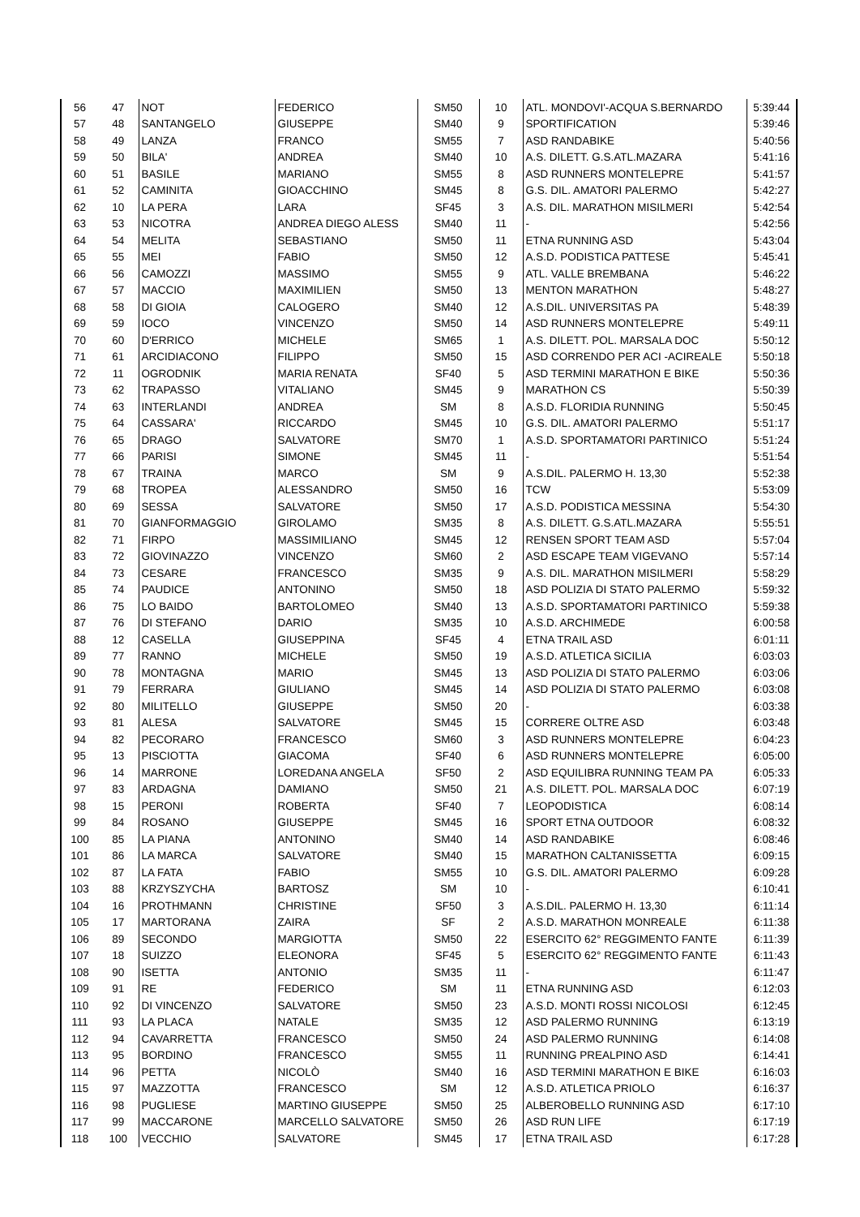| 56 | 47 | NOT | FEDERICO | SM50 | 10 | ATL. MONDOVI'-ACQUA S.BERNARDO | 5:39:44 |
| 57 | 48 | SANTANGELO | GIUSEPPE | SM40 | 9 | SPORTIFICATION | 5:39:46 |
| 58 | 49 | LANZA | FRANCO | SM55 | 7 | ASD RANDABIKE | 5:40:56 |
| 59 | 50 | BILA' | ANDREA | SM40 | 10 | A.S. DILETT. G.S.ATL.MAZARA | 5:41:16 |
| 60 | 51 | BASILE | MARIANO | SM55 | 8 | ASD RUNNERS MONTELEPRE | 5:41:57 |
| 61 | 52 | CAMINITA | GIOACCHINO | SM45 | 8 | G.S. DIL. AMATORI PALERMO | 5:42:27 |
| 62 | 10 | LA PERA | LARA | SF45 | 3 | A.S. DIL. MARATHON MISILMERI | 5:42:54 |
| 63 | 53 | NICOTRA | ANDREA DIEGO ALESS | SM40 | 11 | - | 5:42:56 |
| 64 | 54 | MELITA | SEBASTIANO | SM50 | 11 | ETNA RUNNING ASD | 5:43:04 |
| 65 | 55 | MEI | FABIO | SM50 | 12 | A.S.D. PODISTICA PATTESE | 5:45:41 |
| 66 | 56 | CAMOZZI | MASSIMO | SM55 | 9 | ATL. VALLE BREMBANA | 5:46:22 |
| 67 | 57 | MACCIO | MAXIMILIEN | SM50 | 13 | MENTON MARATHON | 5:48:27 |
| 68 | 58 | DI GIOIA | CALOGERO | SM40 | 12 | A.S.DIL. UNIVERSITAS PA | 5:48:39 |
| 69 | 59 | IOCO | VINCENZO | SM50 | 14 | ASD RUNNERS MONTELEPRE | 5:49:11 |
| 70 | 60 | D'ERRICO | MICHELE | SM65 | 1 | A.S. DILETT. POL. MARSALA DOC | 5:50:12 |
| 71 | 61 | ARCIDIACONO | FILIPPO | SM50 | 15 | ASD CORRENDO PER ACI -ACIREALE | 5:50:18 |
| 72 | 11 | OGRODNIK | MARIA RENATA | SF40 | 5 | ASD TERMINI MARATHON E BIKE | 5:50:36 |
| 73 | 62 | TRAPASSO | VITALIANO | SM45 | 9 | MARATHON CS | 5:50:39 |
| 74 | 63 | INTERLANDI | ANDREA | SM | 8 | A.S.D. FLORIDIA RUNNING | 5:50:45 |
| 75 | 64 | CASSARA' | RICCARDO | SM45 | 10 | G.S. DIL. AMATORI PALERMO | 5:51:17 |
| 76 | 65 | DRAGO | SALVATORE | SM70 | 1 | A.S.D. SPORTAMATORI PARTINICO | 5:51:24 |
| 77 | 66 | PARISI | SIMONE | SM45 | 11 | - | 5:51:54 |
| 78 | 67 | TRAINA | MARCO | SM | 9 | A.S.DIL. PALERMO H. 13,30 | 5:52:38 |
| 79 | 68 | TROPEA | ALESSANDRO | SM50 | 16 | TCW | 5:53:09 |
| 80 | 69 | SESSA | SALVATORE | SM50 | 17 | A.S.D. PODISTICA MESSINA | 5:54:30 |
| 81 | 70 | GIANFORMAGGIO | GIROLAMO | SM35 | 8 | A.S. DILETT. G.S.ATL.MAZARA | 5:55:51 |
| 82 | 71 | FIRPO | MASSIMILIANO | SM45 | 12 | RENSEN SPORT TEAM ASD | 5:57:04 |
| 83 | 72 | GIOVINAZZO | VINCENZO | SM60 | 2 | ASD ESCAPE TEAM VIGEVANO | 5:57:14 |
| 84 | 73 | CESARE | FRANCESCO | SM35 | 9 | A.S. DIL. MARATHON MISILMERI | 5:58:29 |
| 85 | 74 | PAUDICE | ANTONINO | SM50 | 18 | ASD POLIZIA DI STATO PALERMO | 5:59:32 |
| 86 | 75 | LO BAIDO | BARTOLOMEO | SM40 | 13 | A.S.D. SPORTAMATORI PARTINICO | 5:59:38 |
| 87 | 76 | DI STEFANO | DARIO | SM35 | 10 | A.S.D. ARCHIMEDE | 6:00:58 |
| 88 | 12 | CASELLA | GIUSEPPINA | SF45 | 4 | ETNA TRAIL ASD | 6:01:11 |
| 89 | 77 | RANNO | MICHELE | SM50 | 19 | A.S.D. ATLETICA SICILIA | 6:03:03 |
| 90 | 78 | MONTAGNA | MARIO | SM45 | 13 | ASD POLIZIA DI STATO PALERMO | 6:03:06 |
| 91 | 79 | FERRARA | GIULIANO | SM45 | 14 | ASD POLIZIA DI STATO PALERMO | 6:03:08 |
| 92 | 80 | MILITELLO | GIUSEPPE | SM50 | 20 | - | 6:03:38 |
| 93 | 81 | ALESA | SALVATORE | SM45 | 15 | CORRERE OLTRE ASD | 6:03:48 |
| 94 | 82 | PECORARO | FRANCESCO | SM60 | 3 | ASD RUNNERS MONTELEPRE | 6:04:23 |
| 95 | 13 | PISCIOTTA | GIACOMA | SF40 | 6 | ASD RUNNERS MONTELEPRE | 6:05:00 |
| 96 | 14 | MARRONE | LOREDANA ANGELA | SF50 | 2 | ASD EQUILIBRA RUNNING TEAM PA | 6:05:33 |
| 97 | 83 | ARDAGNA | DAMIANO | SM50 | 21 | A.S. DILETT. POL. MARSALA DOC | 6:07:19 |
| 98 | 15 | PERONI | ROBERTA | SF40 | 7 | LEOPODISTICA | 6:08:14 |
| 99 | 84 | ROSANO | GIUSEPPE | SM45 | 16 | SPORT ETNA OUTDOOR | 6:08:32 |
| 100 | 85 | LA PIANA | ANTONINO | SM40 | 14 | ASD RANDABIKE | 6:08:46 |
| 101 | 86 | LA MARCA | SALVATORE | SM40 | 15 | MARATHON CALTANISSETTA | 6:09:15 |
| 102 | 87 | LA FATA | FABIO | SM55 | 10 | G.S. DIL. AMATORI PALERMO | 6:09:28 |
| 103 | 88 | KRZYSZYCHA | BARTOSZ | SM | 10 | - | 6:10:41 |
| 104 | 16 | PROTHMANN | CHRISTINE | SF50 | 3 | A.S.DIL. PALERMO H. 13,30 | 6:11:14 |
| 105 | 17 | MARTORANA | ZAIRA | SF | 2 | A.S.D. MARATHON MONREALE | 6:11:38 |
| 106 | 89 | SECONDO | MARGIOTTA | SM50 | 22 | ESERCITO 62° REGGIMENTO FANTE | 6:11:39 |
| 107 | 18 | SUIZZO | ELEONORA | SF45 | 5 | ESERCITO 62° REGGIMENTO FANTE | 6:11:43 |
| 108 | 90 | ISETTA | ANTONIO | SM35 | 11 | - | 6:11:47 |
| 109 | 91 | RE | FEDERICO | SM | 11 | ETNA RUNNING ASD | 6:12:03 |
| 110 | 92 | DI VINCENZO | SALVATORE | SM50 | 23 | A.S.D. MONTI ROSSI NICOLOSI | 6:12:45 |
| 111 | 93 | LA PLACA | NATALE | SM35 | 12 | ASD PALERMO RUNNING | 6:13:19 |
| 112 | 94 | CAVARRETTA | FRANCESCO | SM50 | 24 | ASD PALERMO RUNNING | 6:14:08 |
| 113 | 95 | BORDINO | FRANCESCO | SM55 | 11 | RUNNING PREALPINO ASD | 6:14:41 |
| 114 | 96 | PETTA | NICOLÒ | SM40 | 16 | ASD TERMINI MARATHON E BIKE | 6:16:03 |
| 115 | 97 | MAZZOTTA | FRANCESCO | SM | 12 | A.S.D. ATLETICA PRIOLO | 6:16:37 |
| 116 | 98 | PUGLIESE | MARTINO GIUSEPPE | SM50 | 25 | ALBEROBELLO RUNNING ASD | 6:17:10 |
| 117 | 99 | MACCARONE | MARCELLO SALVATORE | SM50 | 26 | ASD RUN LIFE | 6:17:19 |
| 118 | 100 | VECCHIO | SALVATORE | SM45 | 17 | ETNA TRAIL ASD | 6:17:28 |